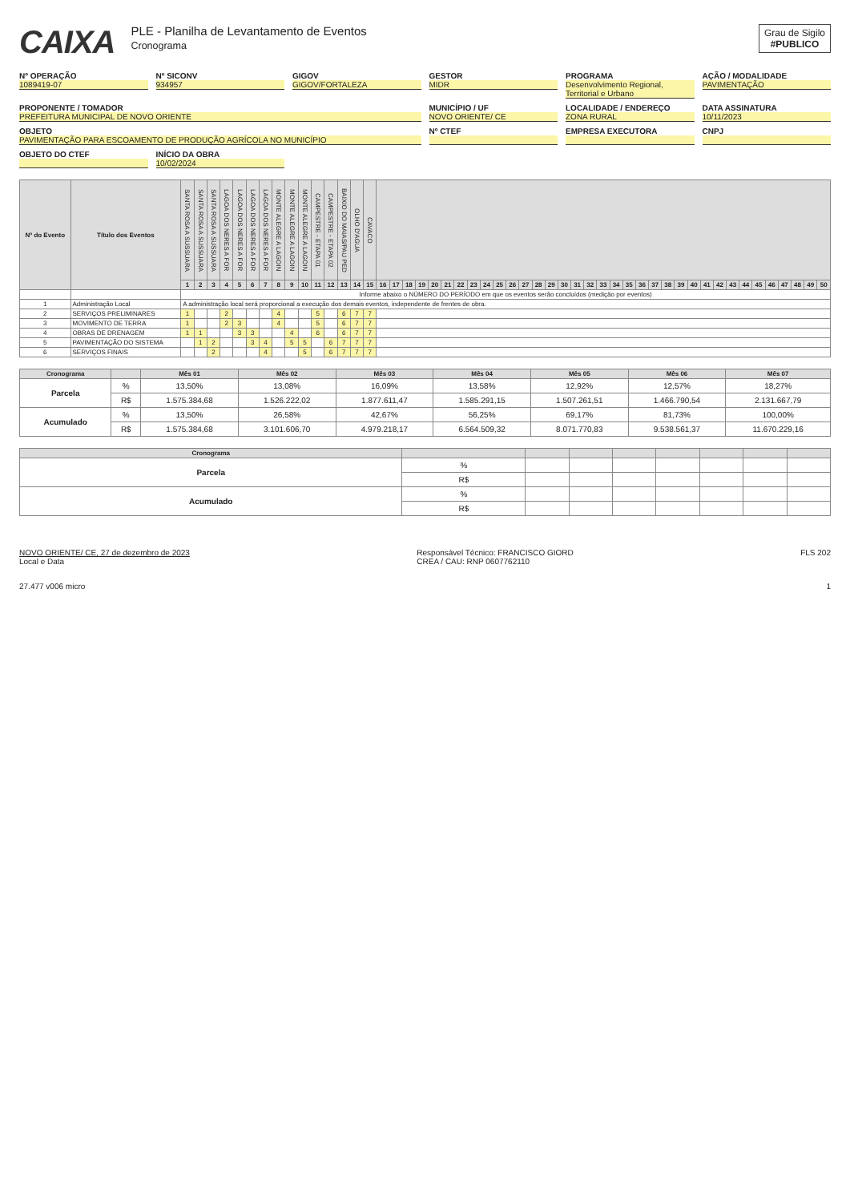CAIXA
PLE - Planilha de Levantamento de Eventos
Cronograma
Grau de Sigilo
#PUBLICO
Nº OPERAÇÃO
1089419-07
Nº SICONV
934957
GIGOV
GIGOV/FORTALEZA
GESTOR
MIDR
PROGRAMA
Desenvolvimento Regional, Territorial e Urbano
AÇÃO / MODALIDADE
PAVIMENTAÇÃO
PROPONENTE / TOMADOR
PREFEITURA MUNICIPAL DE NOVO ORIENTE
MUNICÍPIO / UF
NOVO ORIENTE/ CE
LOCALIDADE / ENDEREÇO
ZONA RURAL
DATA ASSINATURA
10/11/2023
OBJETO
PAVIMENTAÇÃO PARA ESCOAMENTO DE PRODUÇÃO AGRÍCOLA NO MUNICÍPIO
Nº CTEF
EMPRESA EXECUTORA
CNPJ
OBJETO DO CTEF
INÍCIO DA OBRA
10/02/2024
| Nº do Evento | Título dos Eventos | SANTA ROSA A SUSSUARA | SANTA ROSA A SUSSUARA | SANTA ROSA A SUSSUARA | LAGOA DOS NERES A FOR | LAGOA DOS NERES A FOR | LAGOA DOS NERES A FOR | LAGOA DOS NERES A FOR | MONTE ALEGRE A LAGOIN | MONTE ALEGRE A LAGOIN | MONTE ALEGRE A LAGOIN | CAMPESTRE - ETAPA 01 | CAMPESTRE - ETAPA 02 | BAIXIO DO MAIAS/PAU PED | OLHO D'AGUA | CAVACO | | | | | | | | | | | | | | | | | | | | | | | | | | | | | | | | | | | |
| --- | --- | --- | --- | --- | --- | --- | --- | --- | --- | --- | --- | --- | --- | --- | --- | --- | --- | --- | --- | --- | --- | --- | --- | --- | --- | --- | --- | --- | --- | --- | --- | --- | --- | --- | --- | --- | --- | --- | --- | --- | --- | --- | --- | --- | --- | --- | --- | --- | --- | --- | --- |
| | | 1 | 2 | 3 | 4 | 5 | 6 | 7 | 8 | 9 | 10 | 11 | 12 | 13 | 14 | 15 | 16 | 17 | 18 | 19 | 20 | 21 | 22 | 23 | 24 | 25 | 26 | 27 | 28 | 29 | 30 | 31 | 32 | 33 | 34 | 35 | 36 | 37 | 38 | 39 | 40 | 41 | 42 | 43 | 44 | 45 | 46 | 47 | 48 | 49 | 50 |
| | | Informe abaixo o NÚMERO DO PERÍODO em que os eventos serão concluídos (medição por eventos) | | | | | | | | | | | | | | | | | | | | | | | | | | | | | | | | | | | | | | | | | | | | | | | | | |
| 1 | Administração Local | A administração local será proporcional a execução dos demais eventos, independente de frentes de obra. | | | | | | | | | | | | | | | | | | | | | | | | | | | | | | | | | | | | | | | | | | | | | | | | | |
| 2 | SERVIÇOS PRELIMINARES | 1 | | | 2 | | | | 4 | | | 5 | | 6 | 7 | 7 | | | | | | | | | | | | | | | | | | | | | | | | | | | | | | | | | | | |
| 3 | MOVIMENTO DE TERRA | 1 | | | 2 | 3 | | | 4 | | | 5 | | 6 | 7 | 7 | | | | | | | | | | | | | | | | | | | | | | | | | | | | | | | | | | | |
| 4 | OBRAS DE DRENAGEM | 1 | 1 | | | 3 | 3 | | | 4 | | 6 | | 6 | 7 | 7 | | | | | | | | | | | | | | | | | | | | | | | | | | | | | | | | | | | |
| 5 | PAVIMENTAÇÃO DO SISTEMA | | 1 | 2 | | | 3 | 4 | | 5 | 5 | | 6 | 7 | 7 | 7 | | | | | | | | | | | | | | | | | | | | | | | | | | | | | | | | | | | |
| 6 | SERVIÇOS FINAIS | | | 2 | | | | 4 | | | 5 | | 6 | 7 | 7 | 7 | | | | | | | | | | | | | | | | | | | | | | | | | | | | | | | | | | | |
| Cronograma | | Mês 01 | Mês 02 | Mês 03 | Mês 04 | Mês 05 | Mês 06 | Mês 07 |
| --- | --- | --- | --- | --- | --- | --- | --- | --- |
| Parcela | % | 13,50% | 13,08% | 16,09% | 13,58% | 12,92% | 12,57% | 18,27% |
| | R$ | 1.575.384,68 | 1.526.222,02 | 1.877.611,47 | 1.585.291,15 | 1.507.261,51 | 1.466.790,54 | 2.131.667,79 |
| Acumulado | % | 13,50% | 26,58% | 42,67% | 56,25% | 69,17% | 81,73% | 100,00% |
| | R$ | 1.575.384,68 | 3.101.606,70 | 4.979.218,17 | 6.564.509,32 | 8.071.770,83 | 9.538.561,37 | 11.670.229,16 |
| Cronograma | | | | | | | | |
| --- | --- | --- | --- | --- | --- | --- | --- | --- |
| Parcela | % | | | | | | | |
| | R$ | | | | | | | |
| Acumulado | % | | | | | | | |
| | R$ | | | | | | | |
NOVO ORIENTE/ CE, 27 de dezembro de 2023
Local e Data
Responsável Técnico: FRANCISCO GIORD
CREA / CAU: RNP 0607762110
FLS 202
27.477 v006 micro 1